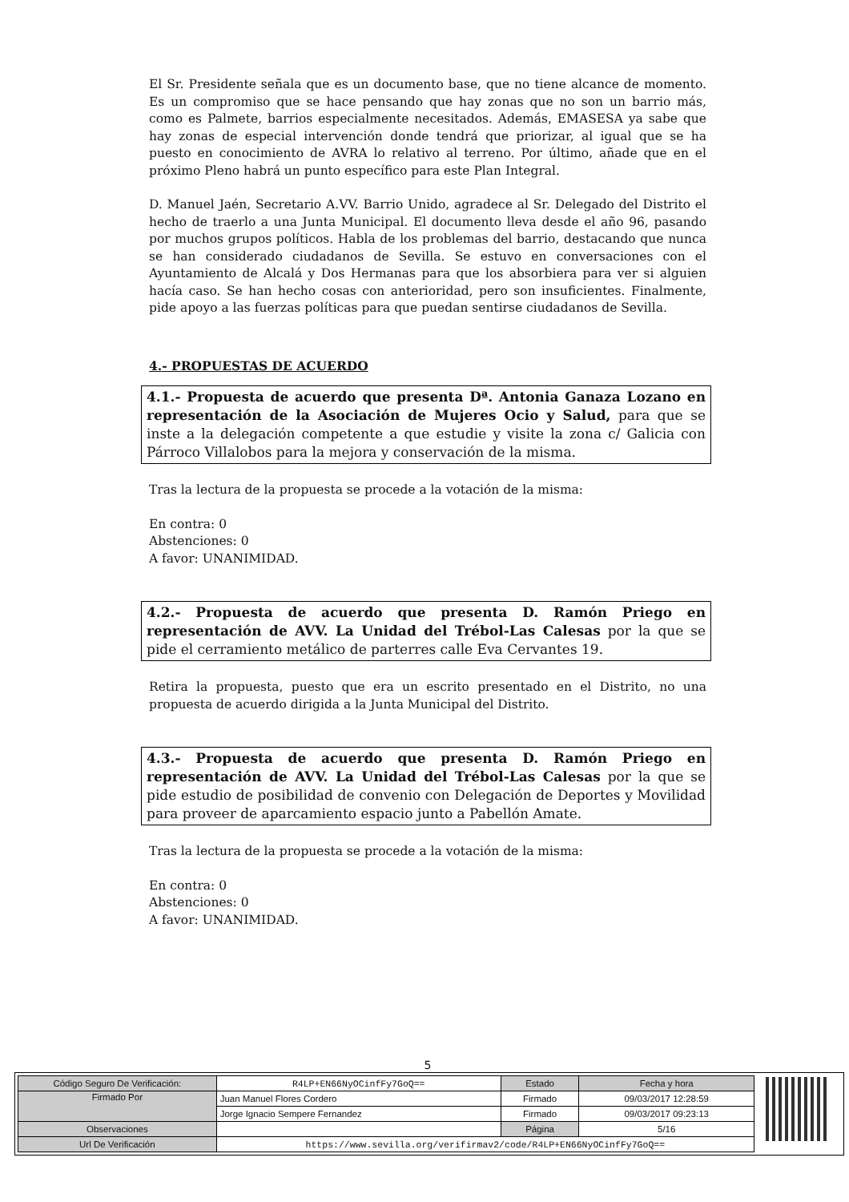El Sr. Presidente señala que es un documento base, que no tiene alcance de momento. Es un compromiso que se hace pensando que hay zonas que no son un barrio más, como es Palmete, barrios especialmente necesitados. Además, EMASESA ya sabe que hay zonas de especial intervención donde tendrá que priorizar, al igual que se ha puesto en conocimiento de AVRA lo relativo al terreno. Por último, añade que en el próximo Pleno habrá un punto específico para este Plan Integral.
D. Manuel Jaén, Secretario A.VV. Barrio Unido, agradece al Sr. Delegado del Distrito el hecho de traerlo a una Junta Municipal. El documento lleva desde el año 96, pasando por muchos grupos políticos. Habla de los problemas del barrio, destacando que nunca se han considerado ciudadanos de Sevilla. Se estuvo en conversaciones con el Ayuntamiento de Alcalá y Dos Hermanas para que los absorbiera para ver si alguien hacía caso. Se han hecho cosas con anterioridad, pero son insuficientes. Finalmente, pide apoyo a las fuerzas políticas para que puedan sentirse ciudadanos de Sevilla.
4.- PROPUESTAS DE ACUERDO
4.1.- Propuesta de acuerdo que presenta Dª. Antonia Ganaza Lozano en representación de la Asociación de Mujeres Ocio y Salud, para que se inste a la delegación competente a que estudie y visite la zona c/ Galicia con Párroco Villalobos para la mejora y conservación de la misma.
Tras la lectura de la propuesta se procede a la votación de la misma:
En contra: 0
Abstenciones: 0
A favor: UNANIMIDAD.
4.2.- Propuesta de acuerdo que presenta D. Ramón Priego en representación de AVV. La Unidad del Trébol-Las Calesas por la que se pide el cerramiento metálico de parterres calle Eva Cervantes 19.
Retira la propuesta, puesto que era un escrito presentado en el Distrito, no una propuesta de acuerdo dirigida a la Junta Municipal del Distrito.
4.3.- Propuesta de acuerdo que presenta D. Ramón Priego en representación de AVV. La Unidad del Trébol-Las Calesas por la que se pide estudio de posibilidad de convenio con Delegación de Deportes y Movilidad para proveer de aparcamiento espacio junto a Pabellón Amate.
Tras la lectura de la propuesta se procede a la votación de la misma:
En contra: 0
Abstenciones: 0
A favor: UNANIMIDAD.
5
| Código Seguro De Verificación: | R4LP+EN66NyOCinfFy7GoQ== | Estado | Fecha y hora |
| Firmado Por | Juan Manuel Flores Cordero | Firmado | 09/03/2017 12:28:59 |
| | Jorge Ignacio Sempere Fernandez | Firmado | 09/03/2017 09:23:13 |
| Observaciones | | Página | 5/16 |
| Url De Verificación | https://www.sevilla.org/verifirmav2/code/R4LP+EN66NyOCinfFy7GoQ== | | |